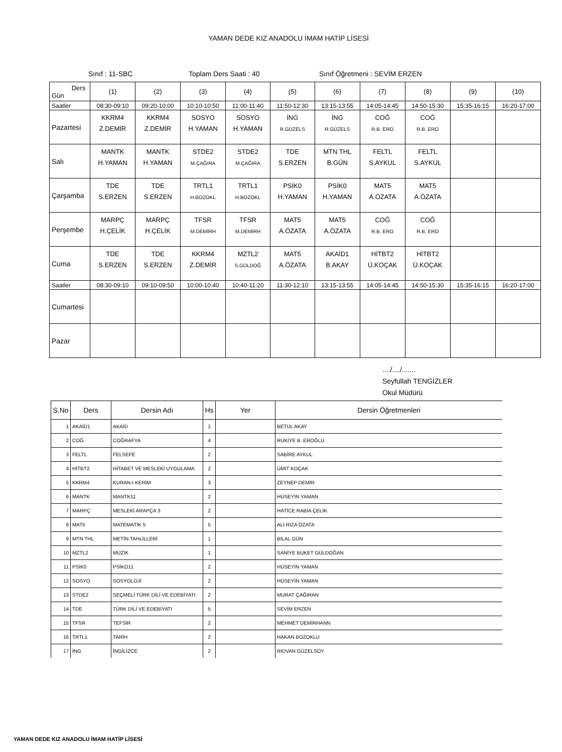YAMAN DEDE KIZ ANADOLU İMAM HATİP LİSESİ
Sınıf : 11-SBC Toplam Ders Saati : 40 Sınıf Öğretmeni : SEVİM ERZEN
| Ders Gün | (1) | (2) | (3) | (4) | (5) | (6) | (7) | (8) | (9) | (10) |
| Saatler | 08:30-09:10 | 09:20-10:00 | 10:10-10:50 | 11:00-11:40 | 11:50-12:30 | 13:15-13:55 | 14:05-14:45 | 14:50-15:30 | 15:35-16:15 | 16:20-17:00 |
| Pazartesi | KKRM4 Z.DEMİR | KKRM4 Z.DEMİR | SOSYO H.YAMAN | SOSYO H.YAMAN | İNG R.GÜZELS | İNG R.GÜZELS | COĞ R.B. ERO | COĞ R.B. ERO | | |
| Salı | MANTK H.YAMAN | MANTK H.YAMAN | STDE2 M.ÇAĞIRA | STDE2 M.ÇAĞIRA | TDE S.ERZEN | MTN THL B.GÜN | FELTL S.AYKUL | FELTL S.AYKUL | | |
| Çarşamba | TDE S.ERZEN | TDE S.ERZEN | TRTL1 H.BOZOKL | TRTL1 H.BOZOKL | PSİK0 H.YAMAN | PSİK0 H.YAMAN | MAT5 A.ÖZATA | MAT5 A.ÖZATA | | |
| Perşembe | MARPÇ H.ÇELİK | MARPÇ H.ÇELİK | TFSR M.DEMİRH | TFSR M.DEMİRH | MAT5 A.ÖZATA | MAT5 A.ÖZATA | COĞ R.B. ERO | COĞ R.B. ERO | | |
| Cuma | TDE S.ERZEN | TDE S.ERZEN | KKRM4 Z.DEMİR | MZTL2 S.GÜLDOĞ | MAT5 A.ÖZATA | AKAİD1 B.AKAY | HİTBT2 Ü.KOÇAK | HİTBT2 Ü.KOÇAK | | |
| Saatler | 08:30-09:10 | 09:10-09:50 | 10:00-10:40 | 10:40-11:20 | 11:30-12:10 | 13:15-13:55 | 14:05-14:45 | 14:50-15:30 | 15:35-16:15 | 16:20-17:00 |
| Cumartesi | | | | | | | | | | |
| Pazar | | | | | | | | | | |
..../..../.......
Seyfullah TENGİZLER
Okul Müdürü
| S.No | Ders | Dersin Adı | Hs | Yer | Dersin Öğretmenleri |
| --- | --- | --- | --- | --- | --- |
| 1 | AKAİD1 | AKAİD | 1 | | BETÜL AKAY |
| 2 | COĞ | COĞRAFYA | 4 | | RUKİYE B. EROĞLU |
| 3 | FELTL | FELSEFE | 2 | | SABİRE AYKUL |
| 4 | HİTBT2 | HİTABET VE MESLEKİ UYGULAMA | 2 | | ÜMİT KOÇAK |
| 5 | KKRM4 | KURAN-I KERİM | 3 | | ZEYNEP DEMİR |
| 6 | MANTK | MANTK11 | 2 | | HÜSEYİN YAMAN |
| 7 | MARPÇ | MESLEKİ ARAPÇA 3 | 2 | | HATİCE RABİA ÇELİK |
| 8 | MAT5 | MATEMATİK 5 | 5 | | ALİ RIZA ÖZATA |
| 9 | MTN THL | METİN TAHLİLLERİ | 1 | | BİLAL GÜN |
| 10 | MZTL2 | MÜZİK | 1 | | SANİYE BUKET GÜLDOĞAN |
| 11 | PSİK0 | PSİKO11 | 2 | | HÜSEYİN YAMAN |
| 12 | SOSYO | SOSYOLOJİ | 2 | | HÜSEYİN YAMAN |
| 13 | STDE2 | SEÇMELİ TÜRK DİLİ VE EDEBİYATI | 2 | | MURAT ÇAĞIRAN |
| 14 | TDE | TÜRK DİLİ VE EDEBİYATI | 5 | | SEVİM ERZEN |
| 15 | TFSR | TEFSİR | 2 | | MEHMET DEMİRHANN |
| 16 | TRTL1 | TARİH | 2 | | HAKAN BOZOKLU |
| 17 | İNG | İNGİLİZCE | 2 | | RIDVAN GÜZELSOY |
YAMAN DEDE KIZ ANADOLU İMAM HATİP LİSESİ